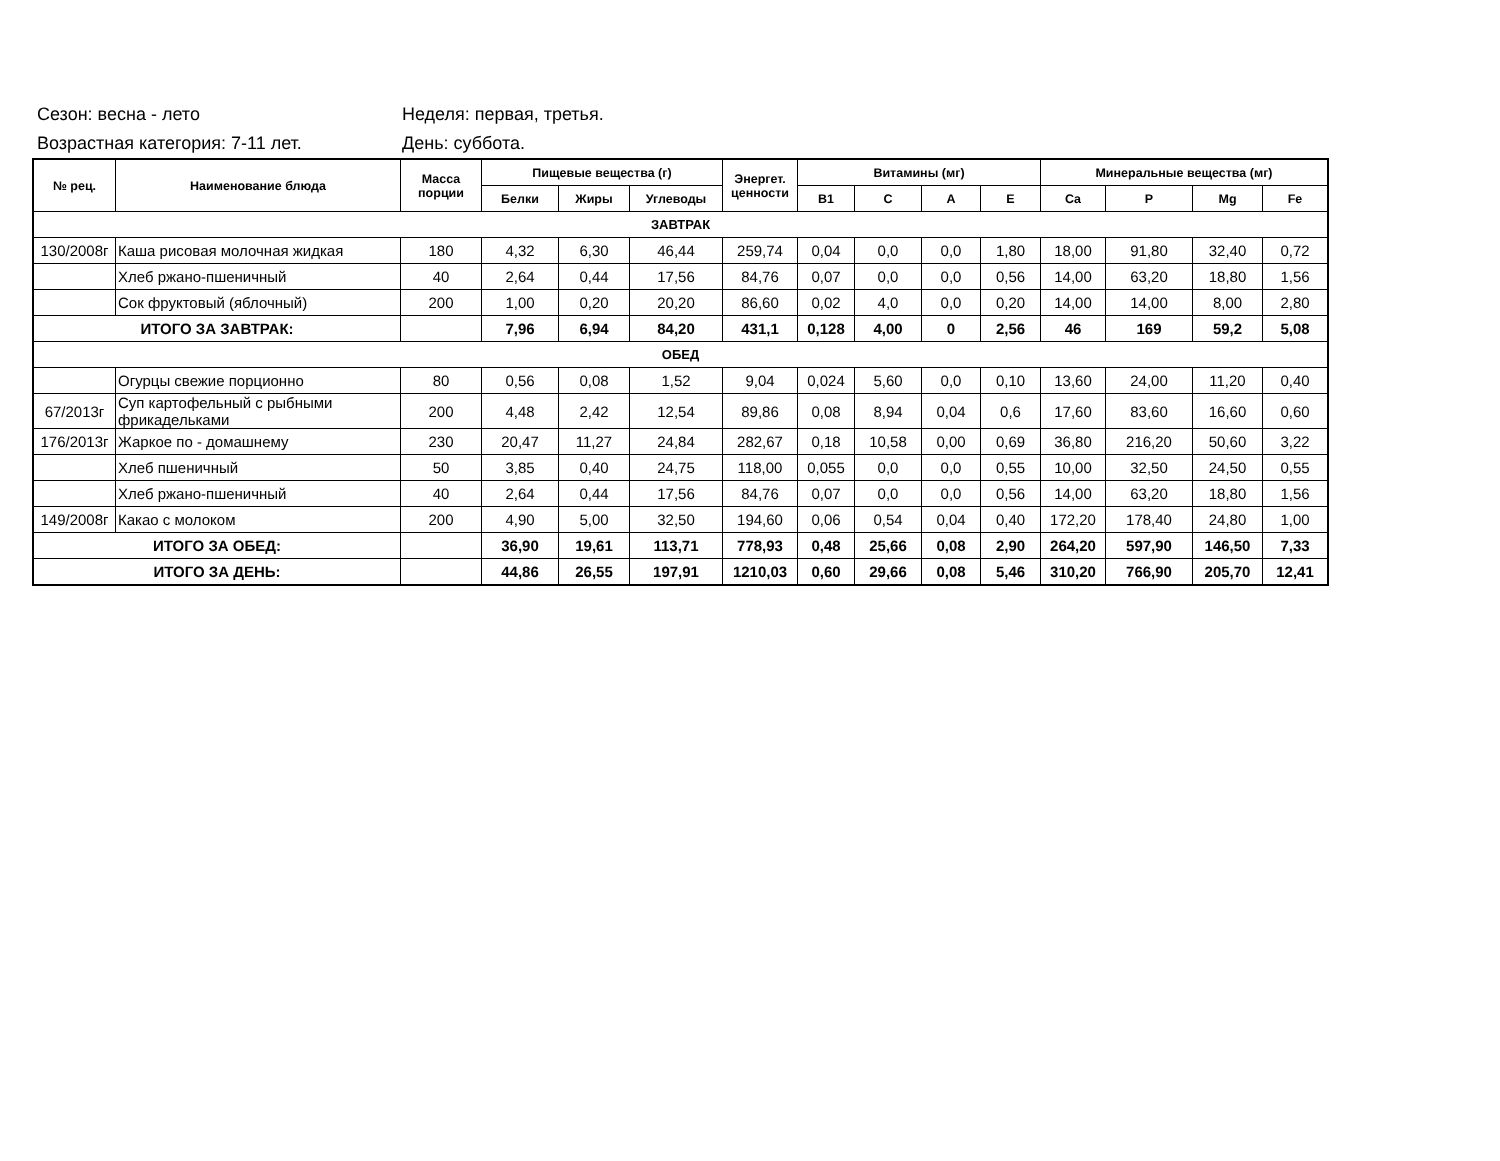Сезон: весна - лето Неделя: первая, третья.
Возрастная категория: 7-11 лет. День: суббота.
| № рец. | Наименование блюда | Масса порции | Пищевые вещества (г) | | | Энергет. ценности | Витамины (мг) | | | | Минеральные вещества (мг) | | | |
| --- | --- | --- | --- | --- | --- | --- | --- | --- | --- | --- | --- | --- | --- | --- |
| | | | Белки | Жиры | Углеводы | | B1 | C | A | E | Ca | P | Mg | Fe |
| ЗАВТРАК | | | | | | | | | | | | | | |
| 130/2008г | Каша рисовая молочная жидкая | 180 | 4,32 | 6,30 | 46,44 | 259,74 | 0,04 | 0,0 | 0,0 | 1,80 | 18,00 | 91,80 | 32,40 | 0,72 |
| | Хлеб ржано-пшеничный | 40 | 2,64 | 0,44 | 17,56 | 84,76 | 0,07 | 0,0 | 0,0 | 0,56 | 14,00 | 63,20 | 18,80 | 1,56 |
| | Сок фруктовый (яблочный) | 200 | 1,00 | 0,20 | 20,20 | 86,60 | 0,02 | 4,0 | 0,0 | 0,20 | 14,00 | 14,00 | 8,00 | 2,80 |
| ИТОГО ЗА ЗАВТРАК: | | | 7,96 | 6,94 | 84,20 | 431,1 | 0,128 | 4,00 | 0 | 2,56 | 46 | 169 | 59,2 | 5,08 |
| ОБЕД | | | | | | | | | | | | | | |
| | Огурцы свежие порционно | 80 | 0,56 | 0,08 | 1,52 | 9,04 | 0,024 | 5,60 | 0,0 | 0,10 | 13,60 | 24,00 | 11,20 | 0,40 |
| 67/2013г | Суп картофельный с рыбными фрикадельками | 200 | 4,48 | 2,42 | 12,54 | 89,86 | 0,08 | 8,94 | 0,04 | 0,6 | 17,60 | 83,60 | 16,60 | 0,60 |
| 176/2013г | Жаркое по - домашнему | 230 | 20,47 | 11,27 | 24,84 | 282,67 | 0,18 | 10,58 | 0,00 | 0,69 | 36,80 | 216,20 | 50,60 | 3,22 |
| | Хлеб пшеничный | 50 | 3,85 | 0,40 | 24,75 | 118,00 | 0,055 | 0,0 | 0,0 | 0,55 | 10,00 | 32,50 | 24,50 | 0,55 |
| | Хлеб ржано-пшеничный | 40 | 2,64 | 0,44 | 17,56 | 84,76 | 0,07 | 0,0 | 0,0 | 0,56 | 14,00 | 63,20 | 18,80 | 1,56 |
| 149/2008г | Какао с молоком | 200 | 4,90 | 5,00 | 32,50 | 194,60 | 0,06 | 0,54 | 0,04 | 0,40 | 172,20 | 178,40 | 24,80 | 1,00 |
| ИТОГО ЗА ОБЕД: | | | 36,90 | 19,61 | 113,71 | 778,93 | 0,48 | 25,66 | 0,08 | 2,90 | 264,20 | 597,90 | 146,50 | 7,33 |
| ИТОГО ЗА ДЕНЬ: | | | 44,86 | 26,55 | 197,91 | 1210,03 | 0,60 | 29,66 | 0,08 | 5,46 | 310,20 | 766,90 | 205,70 | 12,41 |